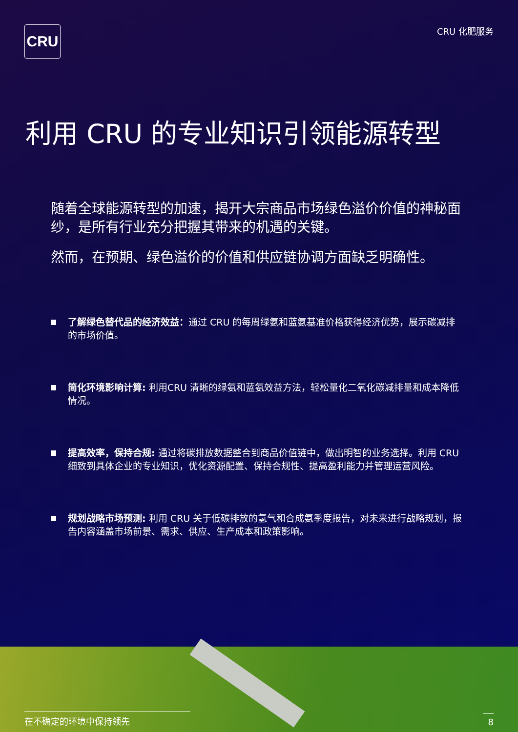CRU
CRU 化肥服务
利用 CRU 的专业知识引领能源转型
随着全球能源转型的加速，揭开大宗商品市场绿色溢价价值的神秘面纱，是所有行业充分把握其带来的机遇的关键。
然而，在预期、绿色溢价的价值和供应链协调方面缺乏明确性。
了解绿色替代品的经济效益：通过 CRU 的每周绿氨和蓝氨基准价格获得经济优势，展示碳减排的市场价值。
简化环境影响计算: 利用CRU 清晰的绿氨和蓝氨效益方法，轻松量化二氧化碳减排量和成本降低情况。
提高效率，保持合规: 通过将碳排放数据整合到商品价值链中，做出明智的业务选择。利用 CRU 细致到具体企业的专业知识，优化资源配置、保持合规性、提高盈利能力并管理运营风险。
规划战略市场预测: 利用 CRU 关于低碳排放的氢气和合成氨季度报告，对未来进行战略规划，报告内容涵盖市场前景、需求、供应、生产成本和政策影响。
在不确定的环境中保持领先
8